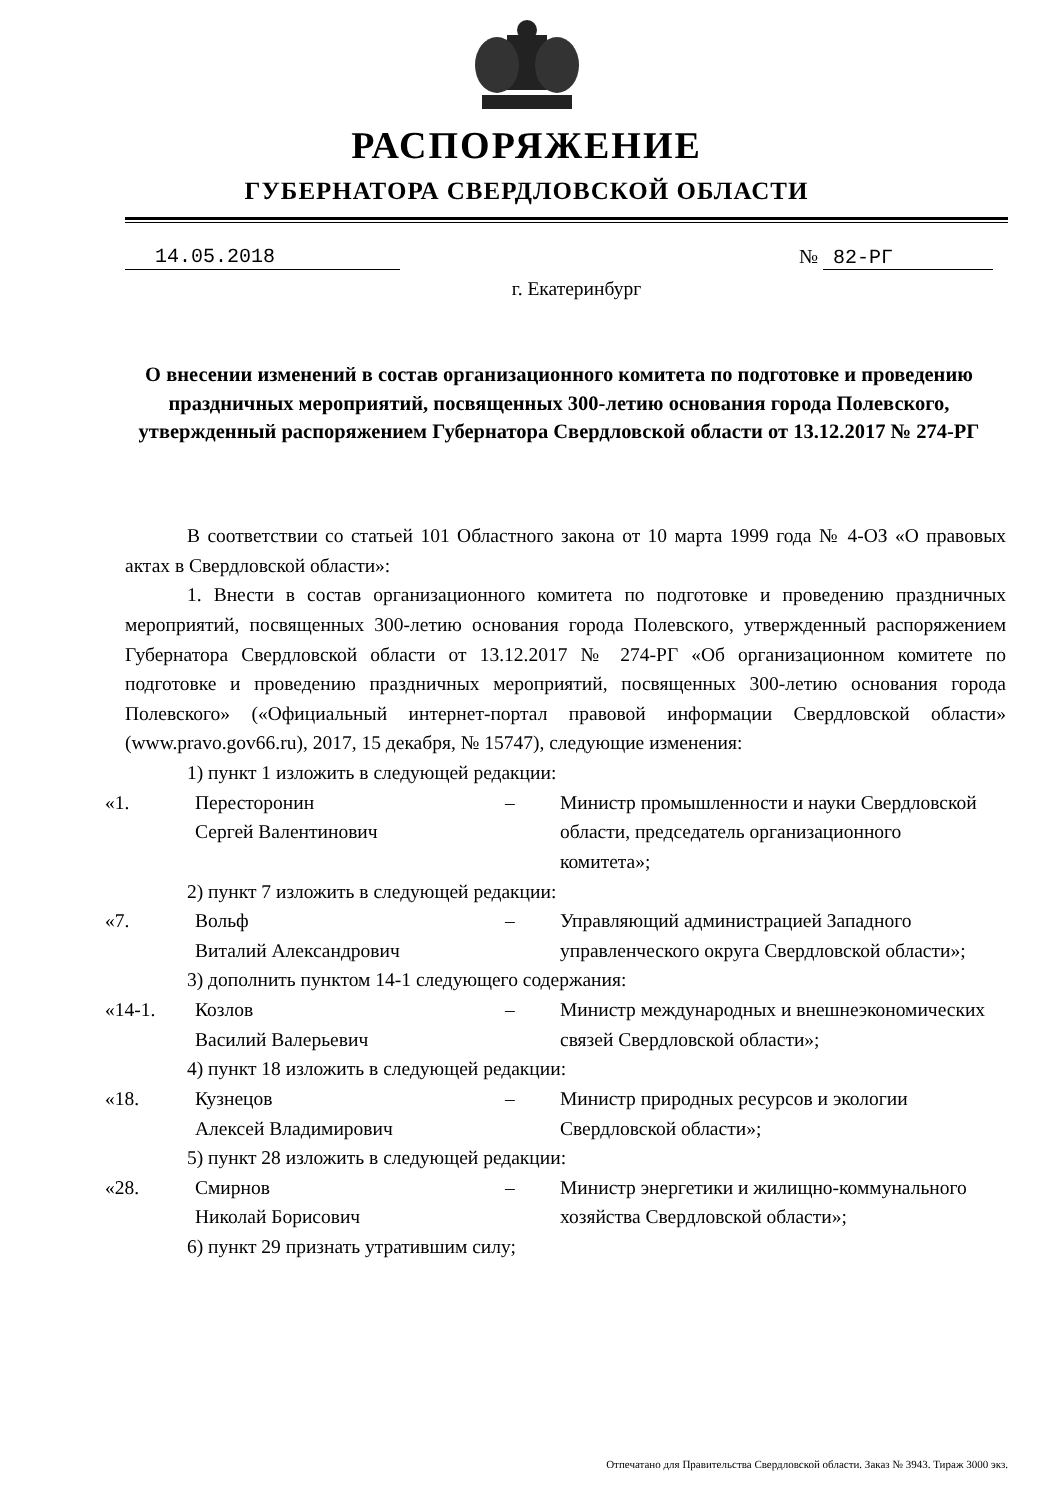РАСПОРЯЖЕНИЕ
ГУБЕРНАТОРА СВЕРДЛОВСКОЙ ОБЛАСТИ
14.05.2018 № 82-РГ
г. Екатеринбург
О внесении изменений в состав организационного комитета по подготовке и проведению праздничных мероприятий, посвященных 300-летию основания города Полевского, утвержденный распоряжением Губернатора Свердловской области от 13.12.2017 № 274-РГ
В соответствии со статьей 101 Областного закона от 10 марта 1999 года № 4-ОЗ «О правовых актах в Свердловской области»:
1. Внести в состав организационного комитета по подготовке и проведению праздничных мероприятий, посвященных 300-летию основания города Полевского, утвержденный распоряжением Губернатора Свердловской области от 13.12.2017 № 274-РГ «Об организационном комитете по подготовке и проведению праздничных мероприятий, посвященных 300-летию основания города Полевского» («Официальный интернет-портал правовой информации Свердловской области» (www.pravo.gov66.ru), 2017, 15 декабря, № 15747), следующие изменения:
1) пункт 1 изложить в следующей редакции:
| «1. | Пересторонин Сергей Валентинович | – | Министр промышленности и науки Свердловской области, председатель организационного комитета»; |
2) пункт 7 изложить в следующей редакции:
| «7. | Вольф Виталий Александрович | – | Управляющий администрацией Западного управленческого округа Свердловской области»; |
3) дополнить пунктом 14-1 следующего содержания:
| «14-1. | Козлов Василий Валерьевич | – | Министр международных и внешнеэкономических связей Свердловской области»; |
4) пункт 18 изложить в следующей редакции:
| «18. | Кузнецов Алексей Владимирович | – | Министр природных ресурсов и экологии Свердловской области»; |
5) пункт 28 изложить в следующей редакции:
| «28. | Смирнов Николай Борисович | – | Министр энергетики и жилищно-коммунального хозяйства Свердловской области»; |
6) пункт 29 признать утратившим силу;
Отпечатано для Правительства Свердловской области. Заказ № 3943. Тираж 3000 экз.